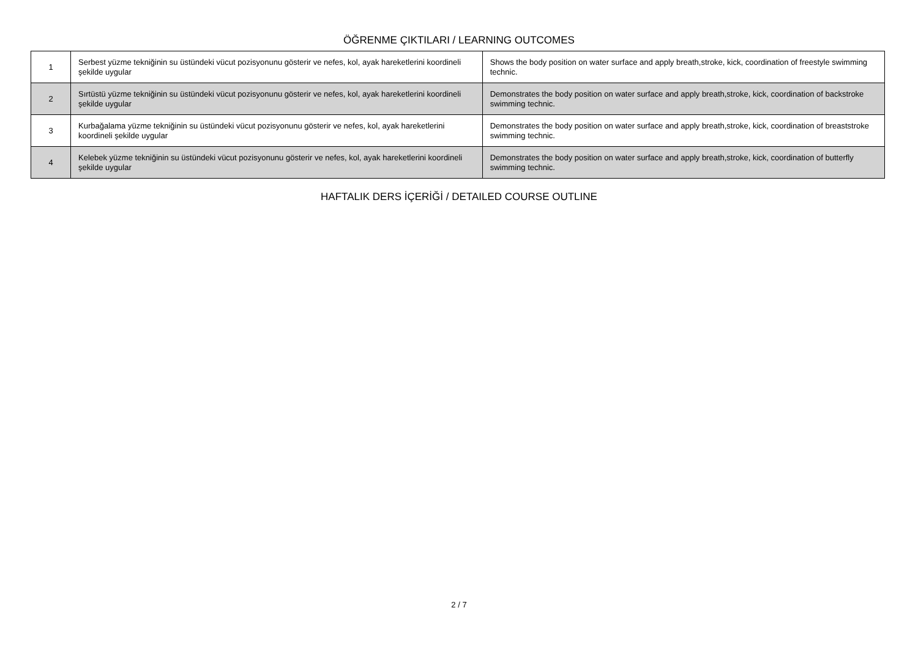ÖĞRENME ÇIKTILARI / LEARNING OUTCOMES
| 1 | Serbest yüzme tekniğinin su üstündeki vücut pozisyonunu gösterir ve nefes, kol, ayak hareketlerini koordineli şekilde uygular | Shows the body position on water surface and apply breath,stroke, kick, coordination of freestyle swimming technic. |
| 2 | Sırtüstü yüzme tekniğinin su üstündeki vücut pozisyonunu gösterir ve nefes, kol, ayak hareketlerini koordineli şekilde uygular | Demonstrates the body position on water surface and apply breath,stroke, kick, coordination of backstroke swimming technic. |
| 3 | Kurbağalama yüzme tekniğinin su üstündeki vücut pozisyonunu gösterir ve nefes, kol, ayak hareketlerini koordineli şekilde uygular | Demonstrates the body position on water surface and apply breath,stroke, kick, coordination of breaststroke swimming technic. |
| 4 | Kelebek yüzme tekniğinin su üstündeki vücut pozisyonunu gösterir ve nefes, kol, ayak hareketlerini koordineli şekilde uygular | Demonstrates the body position on water surface and apply breath,stroke, kick, coordination of butterfly swimming technic. |
HAFTALIK DERS İÇERİĞİ / DETAILED COURSE OUTLINE
2 / 7